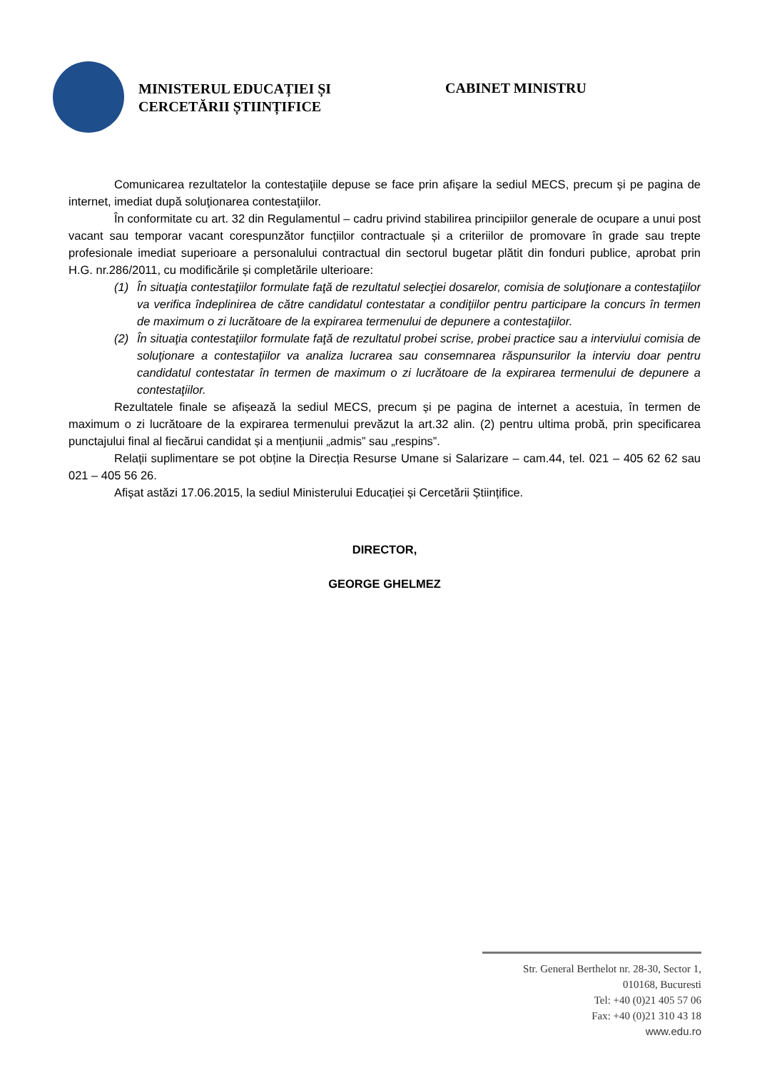MINISTERUL EDUCAȚIEI ȘI
CERCETĂRII ȘTIINȚIFICE
CABINET MINISTRU
Comunicarea rezultatelor la contestaţiile depuse se face prin afişare la sediul MECS, precum și pe pagina de internet, imediat după soluţionarea contestaţiilor.
În conformitate cu art. 32 din Regulamentul – cadru privind stabilirea principiilor generale de ocupare a unui post vacant sau temporar vacant corespunzător funcțiilor contractuale și a criteriilor de promovare în grade sau trepte profesionale imediat superioare a personalului contractual din sectorul bugetar plătit din fonduri publice, aprobat prin H.G. nr.286/2011, cu modificările și completările ulterioare:
(1) În situaţia contestaţiilor formulate faţă de rezultatul selecţiei dosarelor, comisia de soluţionare a contestaţiilor va verifica îndeplinirea de către candidatul contestatar a condiţiilor pentru participare la concurs în termen de maximum o zi lucrătoare de la expirarea termenului de depunere a contestaţiilor.
(2) În situaţia contestaţiilor formulate faţă de rezultatul probei scrise, probei practice sau a interviului comisia de soluţionare a contestaţiilor va analiza lucrarea sau consemnarea răspunsurilor la interviu doar pentru candidatul contestatar în termen de maximum o zi lucrătoare de la expirarea termenului de depunere a contestaţiilor.
Rezultatele finale se afișează la sediul MECS, precum și pe pagina de internet a acestuia, în termen de maximum o zi lucrătoare de la expirarea termenului prevăzut la art.32 alin. (2) pentru ultima probă, prin specificarea punctajului final al fiecărui candidat și a mențiunii „admis” sau „respins”.
Relații suplimentare se pot obține la Direcția Resurse Umane si Salarizare – cam.44, tel. 021 – 405 62 62 sau 021 – 405 56 26.
Afișat astăzi 17.06.2015, la sediul Ministerului Educației și Cercetării Științifice.
DIRECTOR,
GEORGE GHELMEZ
Str. General Berthelot nr. 28-30, Sector 1,
010168, Bucuresti
Tel: +40 (0)21 405 57 06
Fax: +40 (0)21 310 43 18
www.edu.ro